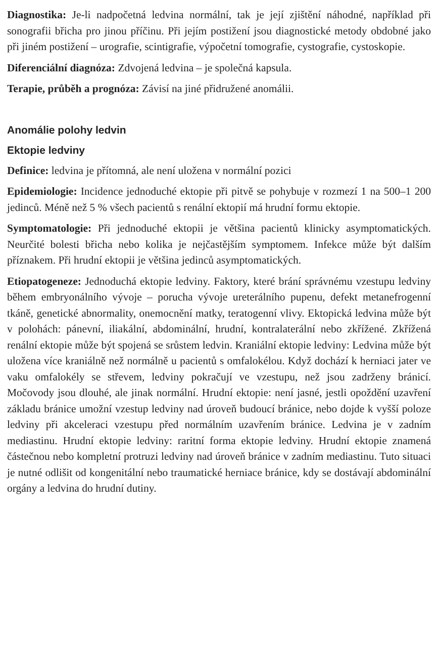Diagnostika: Je-li nadpočetná ledvina normální, tak je její zjištění náhodné, například při sonografii břicha pro jinou příčinu. Při jejím postižení jsou diagnostické metody obdobné jako při jiném postižení – urografie, scintigrafie, výpočetní tomografie, cystografie, cystoskopie.
Diferenciální diagnóza: Zdvojená ledvina – je společná kapsula.
Terapie, průběh a prognóza: Závisí na jiné přidružené anomálii.
Anomálie polohy ledvin
Ektopie ledviny
Definice: ledvina je přítomná, ale není uložena v normální pozici
Epidemiologie: Incidence jednoduché ektopie při pitvě se pohybuje v rozmezí 1 na 500–1 200 jedinců. Méně než 5 % všech pacientů s renální ektopií má hrudní formu ektopie.
Symptomatologie: Při jednoduché ektopii je většina pacientů klinicky asymptomatických. Neurčité bolesti břicha nebo kolika je nejčastějším symptomem. Infekce může být dalším příznakem. Při hrudní ektopii je většina jedinců asymptomatických.
Etiopatogeneze: Jednoduchá ektopie ledviny. Faktory, které brání správnému vzestupu ledviny během embryonálního vývoje – porucha vývoje ureterálního pupenu, defekt metanefrogenní tkáně, genetické abnormality, onemocnění matky, teratogenní vlivy. Ektopická ledvina může být v polohách: pánevní, iliakální, abdominální, hrudní, kontralaterální nebo zkřížené. Zkřížená renální ektopie může být spojená se srůstem ledvin. Kraniální ektopie ledviny: Ledvina může být uložena více kraniálně než normálně u pacientů s omfalokélou. Když dochází k herniaci jater ve vaku omfalokély se střevem, ledviny pokračují ve vzestupu, než jsou zadrženy bránicí. Močovody jsou dlouhé, ale jinak normální. Hrudní ektopie: není jasné, jestli opoždění uzavření základu bránice umožní vzestup ledviny nad úroveň budoucí bránice, nebo dojde k vyšší poloze ledviny při akceleraci vzestupu před normálním uzavřením bránice. Ledvina je v zadním mediastinu. Hrudní ektopie ledviny: raritní forma ektopie ledviny. Hrudní ektopie znamená částečnou nebo kompletní protruzi ledviny nad úroveň bránice v zadním mediastinu. Tuto situaci je nutné odlišit od kongenitální nebo traumatické herniace bránice, kdy se dostávají abdominální orgány a ledvina do hrudní dutiny.